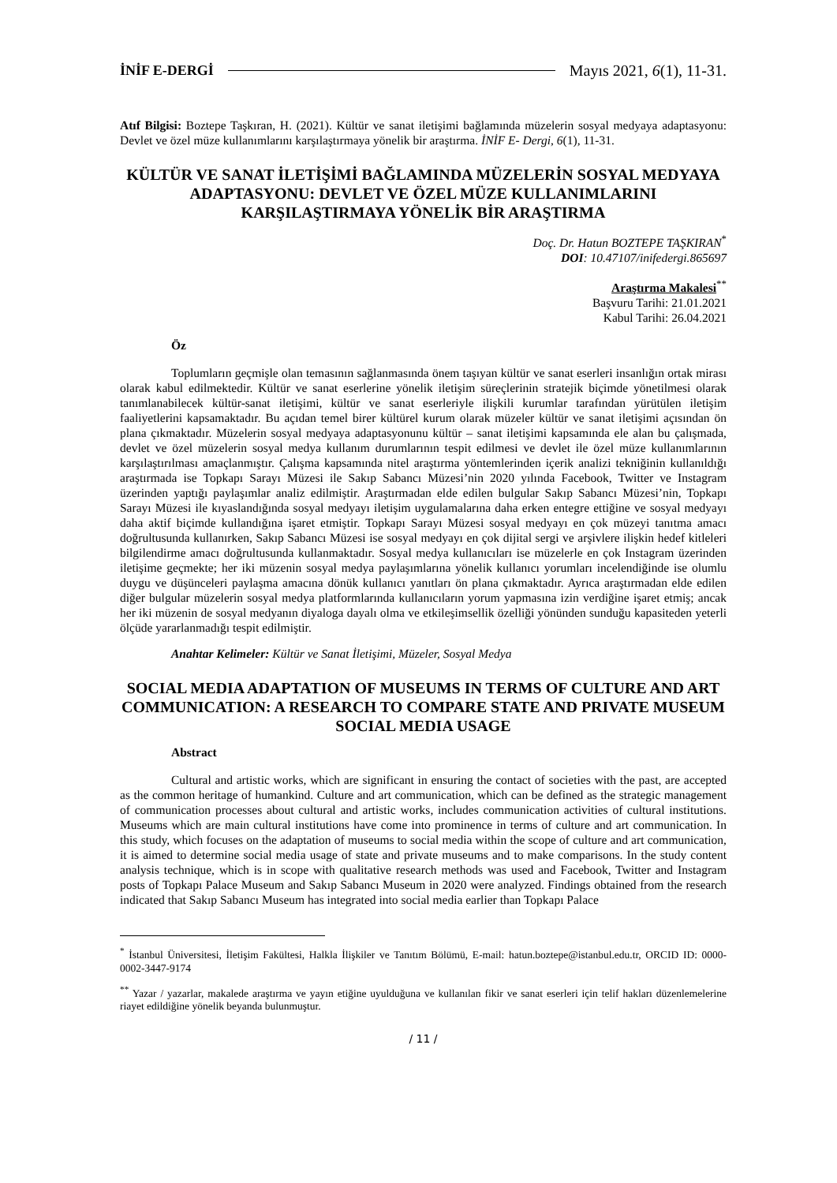İNİF E-DERGİ Mayıs 2021, 6(1), 11-31.
Atıf Bilgisi: Boztepe Taşkıran, H. (2021). Kültür ve sanat iletişimi bağlamında müzelerin sosyal medyaya adaptasyonu: Devlet ve özel müze kullanımlarını karşılaştırmaya yönelik bir araştırma. İNİF E- Dergi, 6(1), 11-31.
KÜLTÜR VE SANAT İLETİŞİMİ BAĞLAMINDA MÜZELERİN SOSYAL MEDYAYA ADAPTASYONU: DEVLET VE ÖZEL MÜZE KULLANIMLARINI KARŞILAŞTIRMAYA YÖNELİK BİR ARAŞTIRMA
Doç. Dr. Hatun BOZTEPE TAŞKIRAN<sup>*</sup>
DOI: 10.47107/inifedergi.865697
Araştırma Makalesi<sup>**</sup>
Başvuru Tarihi: 21.01.2021
Kabul Tarihi: 26.04.2021
Öz
Toplumların geçmişle olan temasının sağlanmasında önem taşıyan kültür ve sanat eserleri insanlığın ortak mirası olarak kabul edilmektedir. Kültür ve sanat eserlerine yönelik iletişim süreçlerinin stratejik biçimde yönetilmesi olarak tanımlanabilecek kültür-sanat iletişimi, kültür ve sanat eserleriyle ilişkili kurumlar tarafından yürütülen iletişim faaliyetlerini kapsamaktadır. Bu açıdan temel birer kültürel kurum olarak müzeler kültür ve sanat iletişimi açısından ön plana çıkmaktadır. Müzelerin sosyal medyaya adaptasyonunu kültür – sanat iletişimi kapsamında ele alan bu çalışmada, devlet ve özel müzelerin sosyal medya kullanım durumlarının tespit edilmesi ve devlet ile özel müze kullanımlarının karşılaştırılması amaçlanmıştır. Çalışma kapsamında nitel araştırma yöntemlerinden içerik analizi tekniğinin kullanıldığı araştırmada ise Topkapı Sarayı Müzesi ile Sakıp Sabancı Müzesi’nin 2020 yılında Facebook, Twitter ve Instagram üzerinden yaptığı paylaşımlar analiz edilmiştir. Araştırmadan elde edilen bulgular Sakıp Sabancı Müzesi’nin, Topkapı Sarayı Müzesi ile kıyaslandığında sosyal medyayı iletişim uygulamalarına daha erken entegre ettiğine ve sosyal medyayı daha aktif biçimde kullandığına işaret etmiştir. Topkapı Sarayı Müzesi sosyal medyayı en çok müzeyi tanıtma amacı doğrultusunda kullanırken, Sakıp Sabancı Müzesi ise sosyal medyayı en çok dijital sergi ve arşivlere ilişkin hedef kitleleri bilgilendirme amacı doğrultusunda kullanmaktadır. Sosyal medya kullanıcıları ise müzelerle en çok Instagram üzerinden iletişime geçmekte; her iki müzenin sosyal medya paylaşımlarına yönelik kullanıcı yorumları incelendiğinde ise olumlu duygu ve düşünceleri paylaşma amacına dönük kullanıcı yanıtları ön plana çıkmaktadır. Ayrıca araştırmadan elde edilen diğer bulgular müzelerin sosyal medya platformlarında kullanıcıların yorum yapmasına izin verdiğine işaret etmiş; ancak her iki müzenin de sosyal medyanın diyaloga dayalı olma ve etkileşimsellik özelliği yönünden sunduğu kapasiteden yeterli ölçüde yararlanmadığı tespit edilmiştir.
Anahtar Kelimeler: Kültür ve Sanat İletişimi, Müzeler, Sosyal Medya
SOCIAL MEDIA ADAPTATION OF MUSEUMS IN TERMS OF CULTURE AND ART COMMUNICATION: A RESEARCH TO COMPARE STATE AND PRIVATE MUSEUM SOCIAL MEDIA USAGE
Abstract
Cultural and artistic works, which are significant in ensuring the contact of societies with the past, are accepted as the common heritage of humankind. Culture and art communication, which can be defined as the strategic management of communication processes about cultural and artistic works, includes communication activities of cultural institutions. Museums which are main cultural institutions have come into prominence in terms of culture and art communication. In this study, which focuses on the adaptation of museums to social media within the scope of culture and art communication, it is aimed to determine social media usage of state and private museums and to make comparisons. In the study content analysis technique, which is in scope with qualitative research methods was used and Facebook, Twitter and Instagram posts of Topkapı Palace Museum and Sakıp Sabancı Museum in 2020 were analyzed. Findings obtained from the research indicated that Sakıp Sabancı Museum has integrated into social media earlier than Topkapı Palace
<sup>*</sup> İstanbul Üniversitesi, İletişim Fakültesi, Halkla İlişkiler ve Tanıtım Bölümü, E-mail: hatun.boztepe@istanbul.edu.tr, ORCID ID: 0000-0002-3447-9174
<sup>**</sup> Yazar / yazarlar, makalede araştırma ve yayın etiğine uyulduğuna ve kullanılan fikir ve sanat eserleri için telif hakları düzenlemelerine riayet edildiğine yönelik beyanda bulunmuştur.
/ 11 /